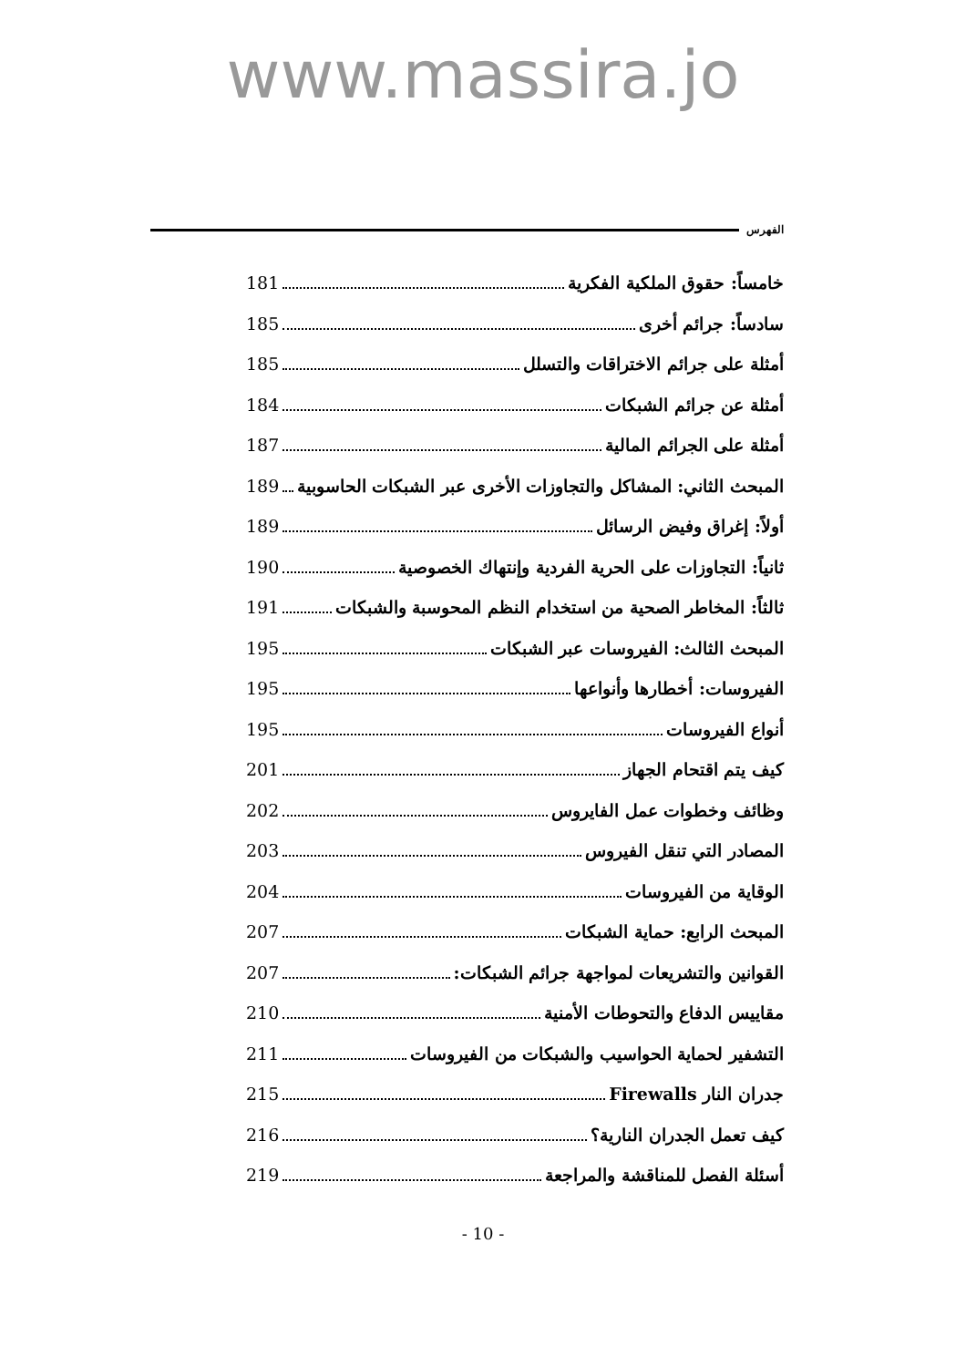www.massira.jo
الفهرس
خامساً: حقوق الملكية الفكرية 181
سادساً: جرائم أخرى 185
أمثلة على جرائم الاختراقات والتسلل 185
أمثلة عن جرائم الشبكات 184
أمثلة على الجرائم المالية 187
المبحث الثاني: المشاكل والتجاوزات الأخرى عبر الشبكات الحاسوبية 189
أولاً: إغراق وفيض الرسائل 189
ثانياً: التجاوزات على الحرية الفردية وإنتهاك الخصوصية 190
ثالثاً: المخاطر الصحية من استخدام النظم المحوسبة والشبكات 191
المبحث الثالث: الفيروسات عبر الشبكات 195
الفيروسات: أخطارها وأنواعها 195
أنواع الفيروسات 195
كيف يتم اقتحام الجهاز 201
وظائف وخطوات عمل الفايروس 202
المصادر التي تنقل الفيروس 203
الوقاية من الفيروسات 204
المبحث الرابع: حماية الشبكات 207
القوانين والتشريعات لمواجهة جرائم الشبكات: 207
مقاييس الدفاع والتحوطات الأمنية 210
التشفير لحماية الحواسيب والشبكات من الفيروسات 211
جدران النار Firewalls 215
كيف تعمل الجدران النارية؟ 216
أسئلة الفصل للمناقشة والمراجعة 219
- 10 -